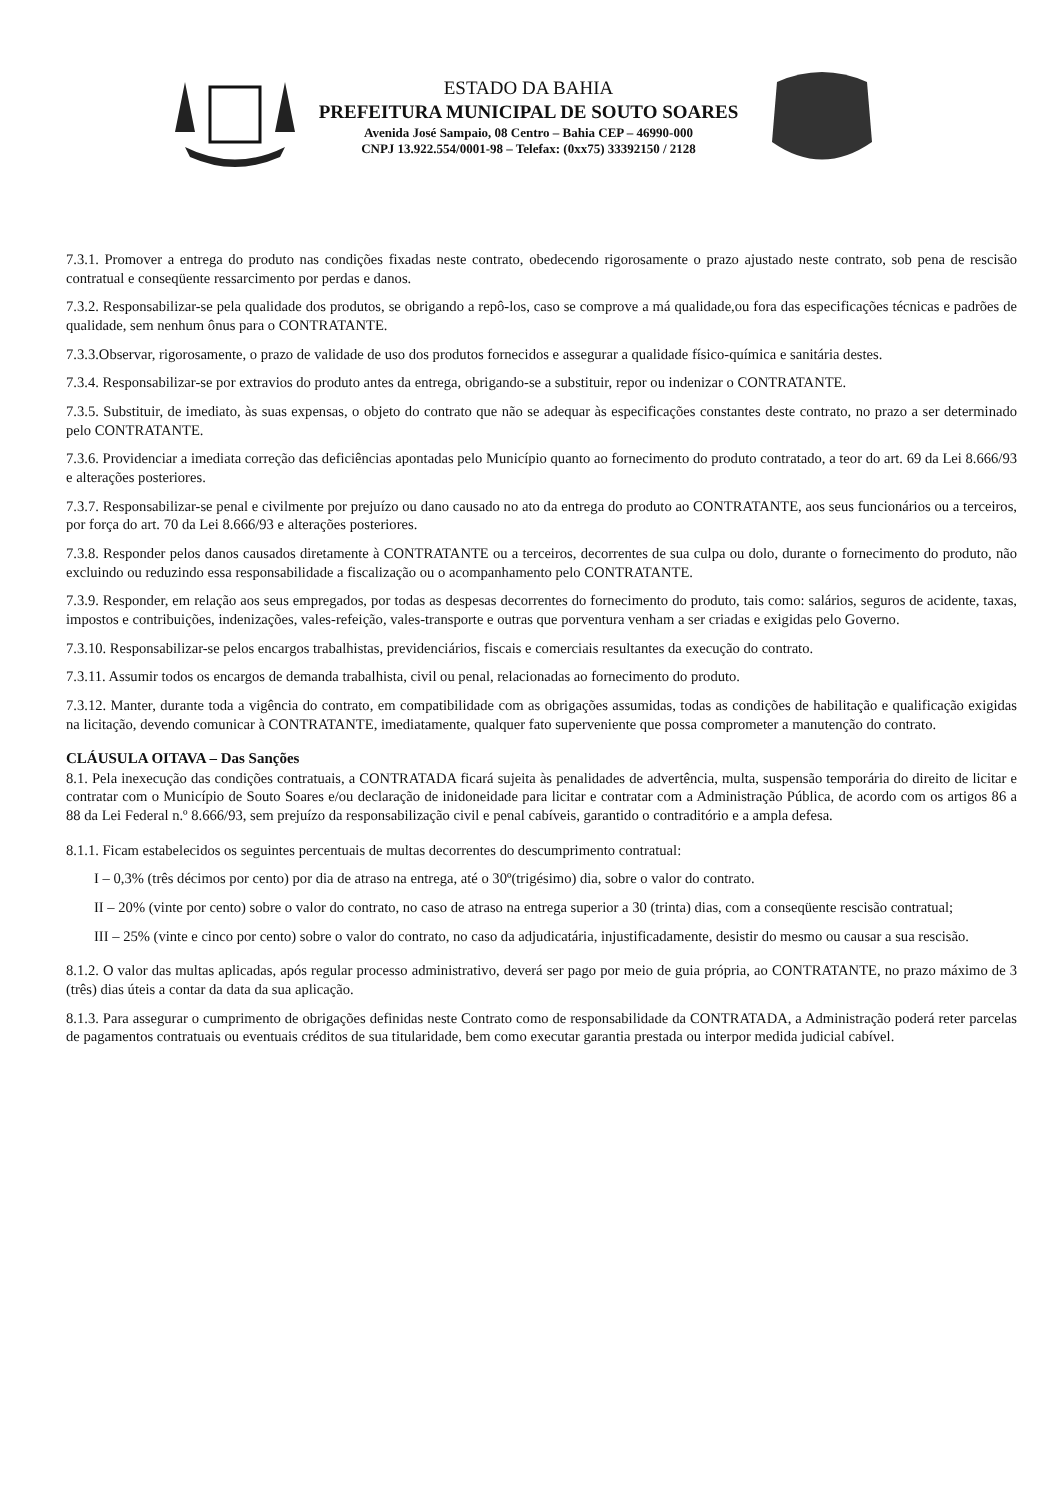ESTADO DA BAHIA
PREFEITURA MUNICIPAL DE SOUTO SOARES
Avenida José Sampaio, 08 Centro – Bahia CEP – 46990-000
CNPJ 13.922.554/0001-98 – Telefax: (0xx75) 33392150 / 2128
7.3.1. Promover a entrega do produto nas condições fixadas neste contrato, obedecendo rigorosamente o prazo ajustado neste contrato, sob pena de rescisão contratual e conseqüente ressarcimento por perdas e danos.
7.3.2. Responsabilizar-se pela qualidade dos produtos, se obrigando a repô-los, caso se comprove a má qualidade,ou fora das especificações técnicas e padrões de qualidade, sem nenhum ônus para o CONTRATANTE.
7.3.3.Observar, rigorosamente, o prazo de validade de uso dos produtos fornecidos e assegurar a qualidade físico-química e sanitária destes.
7.3.4. Responsabilizar-se por extravios do produto antes da entrega, obrigando-se a substituir, repor ou indenizar o CONTRATANTE.
7.3.5. Substituir, de imediato, às suas expensas, o objeto do contrato que não se adequar às especificações constantes deste contrato, no prazo a ser determinado pelo CONTRATANTE.
7.3.6. Providenciar a imediata correção das deficiências apontadas pelo Município quanto ao fornecimento do produto contratado, a teor do art. 69 da Lei 8.666/93 e alterações posteriores.
7.3.7. Responsabilizar-se penal e civilmente por prejuízo ou dano causado no ato da entrega do produto ao CONTRATANTE, aos seus funcionários ou a terceiros, por força do art. 70 da Lei 8.666/93 e alterações posteriores.
7.3.8. Responder pelos danos causados diretamente à CONTRATANTE ou a terceiros, decorrentes de sua culpa ou dolo, durante o fornecimento do produto, não excluindo ou reduzindo essa responsabilidade a fiscalização ou o acompanhamento pelo CONTRATANTE.
7.3.9. Responder, em relação aos seus empregados, por todas as despesas decorrentes do fornecimento do produto, tais como: salários, seguros de acidente, taxas, impostos e contribuições, indenizações, vales-refeição, vales-transporte e outras que porventura venham a ser criadas e exigidas pelo Governo.
7.3.10. Responsabilizar-se pelos encargos trabalhistas, previdenciários, fiscais e comerciais resultantes da execução do contrato.
7.3.11. Assumir todos os encargos de demanda trabalhista, civil ou penal, relacionadas ao fornecimento do produto.
7.3.12. Manter, durante toda a vigência do contrato, em compatibilidade com as obrigações assumidas, todas as condições de habilitação e qualificação exigidas na licitação, devendo comunicar à CONTRATANTE, imediatamente, qualquer fato superveniente que possa comprometer a manutenção do contrato.
CLÁUSULA OITAVA – Das Sanções
8.1. Pela inexecução das condições contratuais, a CONTRATADA ficará sujeita às penalidades de advertência, multa, suspensão temporária do direito de licitar e contratar com o Município de Souto Soares e/ou declaração de inidoneidade para licitar e contratar com a Administração Pública, de acordo com os artigos 86 a 88 da Lei Federal n.º 8.666/93, sem prejuízo da responsabilização civil e penal cabíveis, garantido o contraditório e a ampla defesa.
8.1.1. Ficam estabelecidos os seguintes percentuais de multas decorrentes do descumprimento contratual:
I – 0,3% (três décimos por cento) por dia de atraso na entrega, até o 30º(trigésimo) dia, sobre o valor do contrato.
II – 20% (vinte por cento) sobre o valor do contrato, no caso de atraso na entrega superior a 30 (trinta) dias, com a conseqüente rescisão contratual;
III – 25% (vinte e cinco por cento) sobre o valor do contrato, no caso da adjudicatária, injustificadamente, desistir do mesmo ou causar a sua rescisão.
8.1.2. O valor das multas aplicadas, após regular processo administrativo, deverá ser pago por meio de guia própria, ao CONTRATANTE, no prazo máximo de 3 (três) dias úteis a contar da data da sua aplicação.
8.1.3. Para assegurar o cumprimento de obrigações definidas neste Contrato como de responsabilidade da CONTRATADA, a Administração poderá reter parcelas de pagamentos contratuais ou eventuais créditos de sua titularidade, bem como executar garantia prestada ou interpor medida judicial cabível.